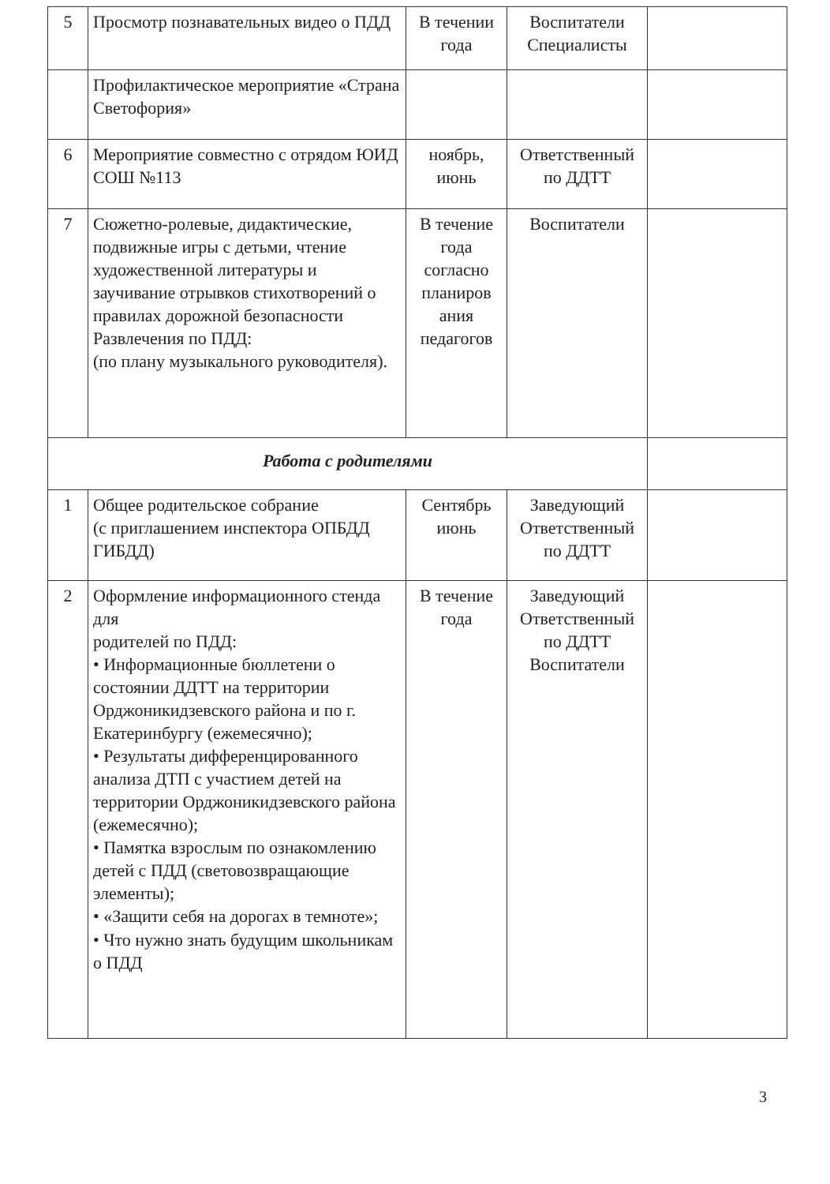| 5 | Просмотр познавательных видео о ПДД | В течении года | Воспитатели Специалисты | |
| | Профилактическое мероприятие «Страна Светофория» | | | |
| 6 | Мероприятие совместно с отрядом ЮИД СОШ №113 | ноябрь, июнь | Ответственный по ДДТТ | |
| 7 | Сюжетно-ролевые, дидактические, подвижные игры с детьми, чтение художественной литературы и заучивание отрывков стихотворений о правилах дорожной безопасности Развлечения по ПДД: (по плану музыкального руководителя). | В течение года согласно планиров ания педагогов | Воспитатели | |
| Работа с родителями | | | | |
| 1 | Общее родительское собрание (с приглашением инспектора ОПБДД ГИБДД) | Сентябрь июнь | Заведующий Ответственный по ДДТТ | |
| 2 | Оформление информационного стенда для родителей по ПДД: • Информационные бюллетени о состоянии ДДТТ на территории Орджоникидзевского района и по г. Екатеринбургу (ежемесячно); • Результаты дифференцированного анализа ДТП с участием детей на территории Орджоникидзевского района (ежемесячно); • Памятка взрослым по ознакомлению детей с ПДД (световозвращающие элементы); • «Защити себя на дорогах в темноте»; • Что нужно знать будущим школьникам о ПДД | В течение года | Заведующий Ответственный по ДДТТ Воспитатели | |
3